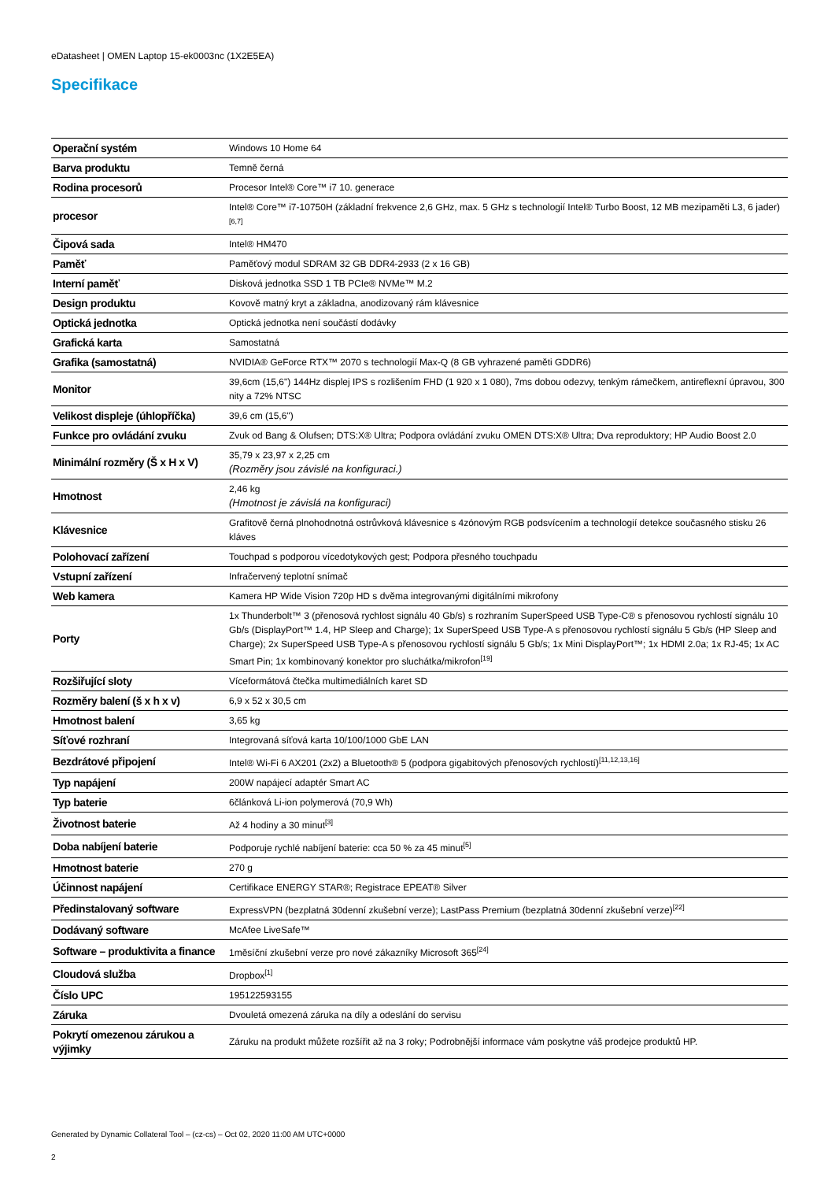eDatasheet | OMEN Laptop 15-ek0003nc (1X2E5EA)
Specifikace
| Operační systém | Windows 10 Home 64 |
| Barva produktu | Temně černá |
| Rodina procesorů | Procesor Intel® Core™ i7 10. generace |
| procesor | Intel® Core™ i7-10750H (základní frekvence 2,6 GHz, max. 5 GHz s technologií Intel® Turbo Boost, 12 MB mezipaměti L3, 6 jader)<sup>[6,7]</sup> |
| Čipová sada | Intel® HM470 |
| Paměť | Paměťový modul SDRAM 32 GB DDR4-2933 (2 x 16 GB) |
| Interní paměť | Disková jednotka SSD 1 TB PCIe® NVMe™ M.2 |
| Design produktu | Kovově matný kryt a základna, anodizovaný rám klávesnice |
| Optická jednotka | Optická jednotka není součástí dodávky |
| Grafická karta | Samostatná |
| Grafika (samostatná) | NVIDIA® GeForce RTX™ 2070 s technologií Max-Q (8 GB vyhrazené paměti GDDR6) |
| Monitor | 39,6cm (15,6") 144Hz displej IPS s rozlišením FHD (1 920 x 1 080), 7ms dobou odezvy, tenkým rámečkem, antireflexní úpravou, 300 nity a 72% NTSC |
| Velikost displeje (úhlopříčka) | 39,6 cm (15,6") |
| Funkce pro ovládání zvuku | Zvuk od Bang & Olufsen; DTS:X® Ultra; Podpora ovládání zvuku OMEN DTS:X® Ultra; Dva reproduktory; HP Audio Boost 2.0 |
| Minimální rozměry (Š x H x V) | 35,79 x 23,97 x 2,25 cm (Rozměry jsou závislé na konfiguraci.) |
| Hmotnost | 2,46 kg (Hmotnost je závislá na konfiguraci) |
| Klávesnice | Grafitově černá plnohodnotná ostrůvková klávesnice s 4zónovým RGB podsvícením a technologií detekce současného stisku 26 kláves |
| Polohovací zařízení | Touchpad s podporou vícedotykových gest; Podpora přesného touchpadu |
| Vstupní zařízení | Infračervený teplotní snímač |
| Web kamera | Kamera HP Wide Vision 720p HD s dvěma integrovanými digitálními mikrofony |
| Porty | 1x Thunderbolt™ 3 (přenosová rychlost signálu 40 Gb/s) s rozhraním SuperSpeed USB Type-C® s přenosovou rychlostí signálu 10 Gb/s (DisplayPort™ 1.4, HP Sleep and Charge); 1x SuperSpeed USB Type-A s přenosovou rychlostí signálu 5 Gb/s (HP Sleep and Charge); 2x SuperSpeed USB Type-A s přenosovou rychlostí signálu 5 Gb/s; 1x Mini DisplayPort™; 1x HDMI 2.0a; 1x RJ-45; 1x AC Smart Pin; 1x kombinovaný konektor pro sluchátka/mikrofon<sup>[19]</sup> |
| Rozšiřující sloty | Víceformátová čtečka multimediálních karet SD |
| Rozměry balení (š x h x v) | 6,9 x 52 x 30,5 cm |
| Hmotnost balení | 3,65 kg |
| Síťové rozhraní | Integrovaná síťová karta 10/100/1000 GbE LAN |
| Bezdrátové připojení | Intel® Wi-Fi 6 AX201 (2x2) a Bluetooth® 5 (podpora gigabitových přenosových rychlostí)<sup>[11,12,13,16]</sup> |
| Typ napájení | 200W napájecí adaptér Smart AC |
| Typ baterie | 6článková Li-ion polymerová (70,9 Wh) |
| Životnost baterie | Až 4 hodiny a 30 minut<sup>[3]</sup> |
| Doba nabíjení baterie | Podporuje rychlé nabíjení baterie: cca 50 % za 45 minut<sup>[5]</sup> |
| Hmotnost baterie | 270 g |
| Účinnost napájení | Certifikace ENERGY STAR®; Registrace EPEAT® Silver |
| Předinstalovaný software | ExpressVPN (bezplatná 30denní zkušební verze); LastPass Premium (bezplatná 30denní zkušební verze)<sup>[22]</sup> |
| Dodávaný software | McAfee LiveSafe™ |
| Software – produktivita a finance | 1měsíční zkušební verze pro nové zákazníky Microsoft 365<sup>[24]</sup> |
| Cloudová služba | Dropbox<sup>[1]</sup> |
| Číslo UPC | 195122593155 |
| Záruka | Dvouletá omezená záruka na díly a odeslání do servisu |
| Pokrytí omezenou zárukou a výjimky | Záruku na produkt můžete rozšířit až na 3 roky; Podrobnější informace vám poskytne váš prodejce produktů HP. |
Generated by Dynamic Collateral Tool – (cz-cs) – Oct 02, 2020 11:00 AM UTC+0000
2